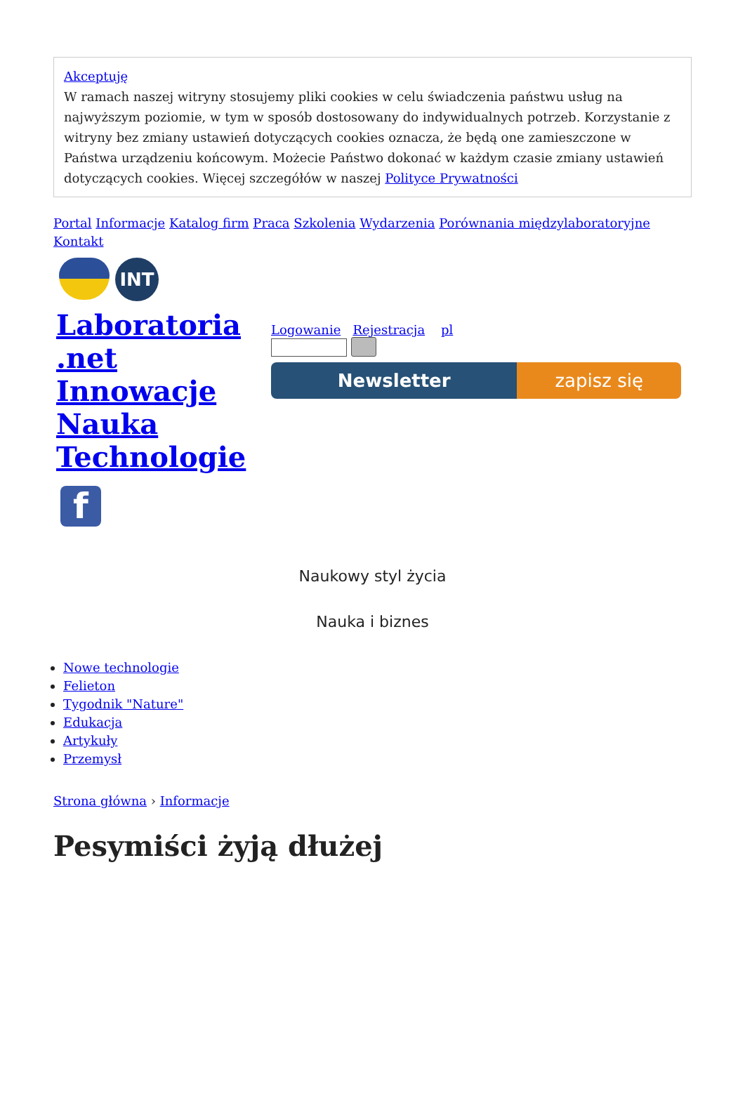Akceptuję
W ramach naszej witryny stosujemy pliki cookies w celu świadczenia państwu usług na najwyższym poziomie, w tym w sposób dostosowany do indywidualnych potrzeb. Korzystanie z witryny bez zmiany ustawień dotyczących cookies oznacza, że będą one zamieszczone w Państwa urządzeniu końcowym. Możecie Państwo dokonać w każdym czasie zmiany ustawień dotyczących cookies. Więcej szczegółów w naszej Polityce Prywatności
Portal Informacje Katalog firm Praca Szkolenia Wydarzenia Porównania międzylaboratoryjne Kontakt
INT
Laboratoria .net Innowacje Nauka Technologie
f
Logowanie Rejestracja pl
Newsletter zapisz się
Naukowy styl życia
Nauka i biznes
Nowe technologie
Felieton
Tygodnik "Nature"
Edukacja
Artykuły
Przemysł
Strona główna › Informacje
Pesymiści żyją dłużej